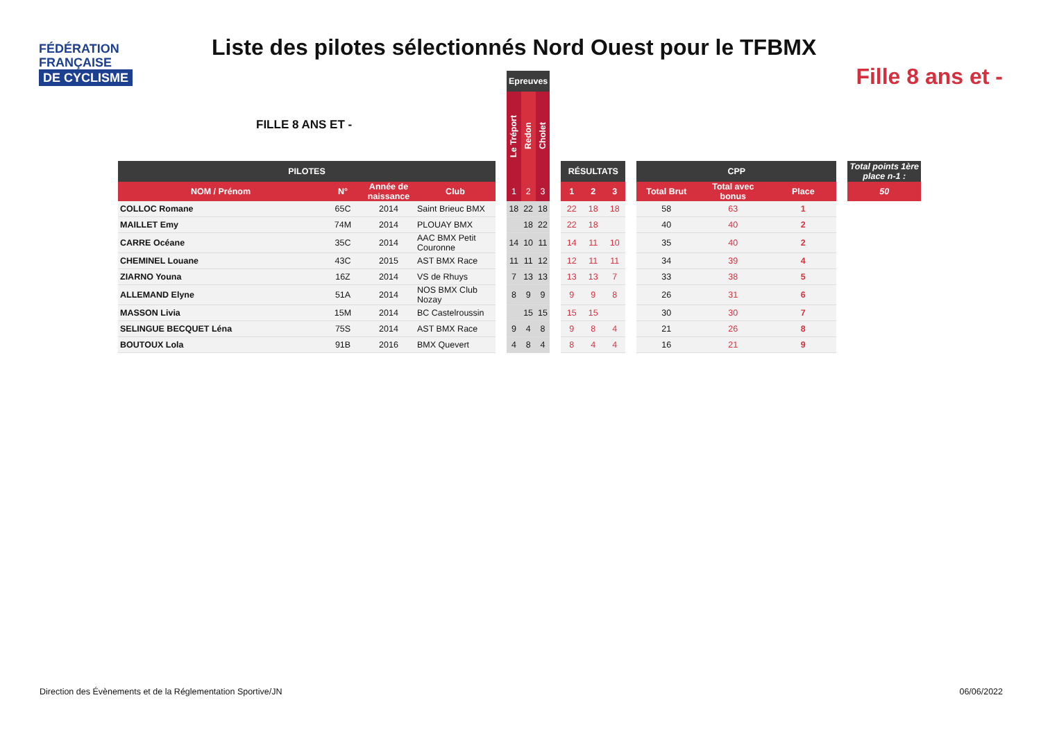FÉDÉRATION
FRANÇAISE
DE CYCLISME
Liste des pilotes sélectionnés Nord Ouest pour le TFBMX
Fille 8 ans et -
FILLE 8 ANS ET -
| | | | | | Epreuves | | | | | | | | | | | | |
| | | | | | Le Tréport | Redon | Cholet | | | | | | | | | | |
| PILOTES | | | | | | | | | RÉSULTATS | | | | CPP | | | | Total points 1ère place n-1 : |
| NOM / Prénom | N° | Année de naissance | Club | | 1 | 2 | 3 | | 1 | 2 | 3 | | Total Brut | Total avec bonus | Place | | 50 |
| COLLOC Romane | 65C | 2014 | Saint Brieuc BMX | | 18 | 22 | 18 | | 22 | 18 | 18 | | 58 | 63 | 1 | | |
| MAILLET Emy | 74M | 2014 | PLOUAY BMX | | | 18 | 22 | | 22 | 18 | | | 40 | 40 | 2 | | |
| CARRE Océane | 35C | 2014 | AAC BMX Petit Couronne | | 14 | 10 | 11 | | 14 | 11 | 10 | | 35 | 40 | 2 | | |
| CHEMINEL Louane | 43C | 2015 | AST BMX Race | | 11 | 11 | 12 | | 12 | 11 | 11 | | 34 | 39 | 4 | | |
| ZIARNO Youna | 16Z | 2014 | VS de Rhuys | | 7 | 13 | 13 | | 13 | 13 | 7 | | 33 | 38 | 5 | | |
| ALLEMAND Elyne | 51A | 2014 | NOS BMX Club Nozay | | 8 | 9 | 9 | | 9 | 9 | 8 | | 26 | 31 | 6 | | |
| MASSON Livia | 15M | 2014 | BC Castelroussin | | | 15 | 15 | | 15 | 15 | | | 30 | 30 | 7 | | |
| SELINGUE BECQUET Léna | 75S | 2014 | AST BMX Race | | 9 | 4 | 8 | | 9 | 8 | 4 | | 21 | 26 | 8 | | |
| BOUTOUX Lola | 91B | 2016 | BMX Quevert | | 4 | 8 | 4 | | 8 | 4 | 4 | | 16 | 21 | 9 | | |
Direction des Évènements et de la Réglementation Sportive/JN
06/06/2022